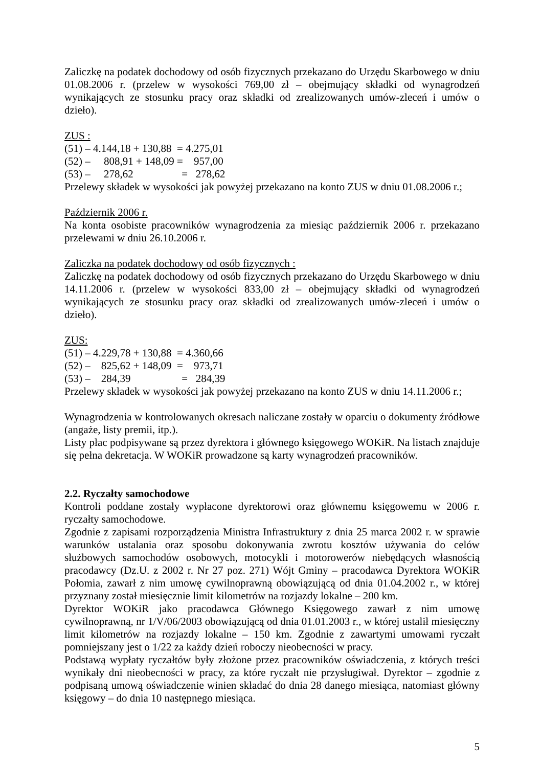Zaliczkę na podatek dochodowy od osób fizycznych przekazano do Urzędu Skarbowego w dniu 01.08.2006 r. (przelew w wysokości 769,00 zł – obejmujący składki od wynagrodzeń wynikających ze stosunku pracy oraz składki od zrealizowanych umów-zleceń i umów o dzieło).
ZUS :
(51) – 4.144,18 + 130,88 = 4.275,01 (52) – 808,91 + 148,09 = 957,00 (53) – 278,62 = 278,62
Przelewy składek w wysokości jak powyżej przekazano na konto ZUS w dniu 01.08.2006 r.;
Październik 2006 r.
Na konta osobiste pracowników wynagrodzenia za miesiąc październik 2006 r. przekazano przelewami w dniu 26.10.2006 r.
Zaliczka na podatek dochodowy od osób fizycznych :
Zaliczkę na podatek dochodowy od osób fizycznych przekazano do Urzędu Skarbowego w dniu 14.11.2006 r. (przelew w wysokości 833,00 zł – obejmujący składki od wynagrodzeń wynikających ze stosunku pracy oraz składki od zrealizowanych umów-zleceń i umów o dzieło).
ZUS:
(51) – 4.229,78 + 130,88 = 4.360,66 (52) – 825,62 + 148,09 = 973,71 (53) – 284,39 = 284,39
Przelewy składek w wysokości jak powyżej przekazano na konto ZUS w dniu 14.11.2006 r.;
Wynagrodzenia w kontrolowanych okresach naliczane zostały w oparciu o dokumenty źródłowe (angaże, listy premii, itp.).
Listy płac podpisywane są przez dyrektora i głównego księgowego WOKiR. Na listach znajduje się pełna dekretacja. W WOKiR prowadzone są karty wynagrodzeń pracowników.
2.2. Ryczałty samochodowe
Kontroli poddane zostały wypłacone dyrektorowi oraz głównemu księgowemu w 2006 r. ryczałty samochodowe.
Zgodnie z zapisami rozporządzenia Ministra Infrastruktury z dnia 25 marca 2002 r. w sprawie warunków ustalania oraz sposobu dokonywania zwrotu kosztów używania do celów służbowych samochodów osobowych, motocykli i motorowerów niebędących własnością pracodawcy (Dz.U. z 2002 r. Nr 27 poz. 271) Wójt Gminy – pracodawca Dyrektora WOKiR Połomia, zawarł z nim umowę cywilnoprawną obowiązującą od dnia 01.04.2002 r., w której przyznany został miesięcznie limit kilometrów na rozjazdy lokalne – 200 km.
Dyrektor WOKiR jako pracodawca Głównego Księgowego zawarł z nim umowę cywilnoprawną, nr 1/V/06/2003 obowiązującą od dnia 01.01.2003 r., w której ustalił miesięczny limit kilometrów na rozjazdy lokalne – 150 km. Zgodnie z zawartymi umowami ryczałt pomniejszany jest o 1/22 za każdy dzień roboczy nieobecności w pracy.
Podstawą wypłaty ryczałtów były złożone przez pracowników oświadczenia, z których treści wynikały dni nieobecności w pracy, za które ryczałt nie przysługiwał. Dyrektor – zgodnie z podpisaną umową oświadczenie winien składać do dnia 28 danego miesiąca, natomiast główny księgowy – do dnia 10 następnego miesiąca.
5